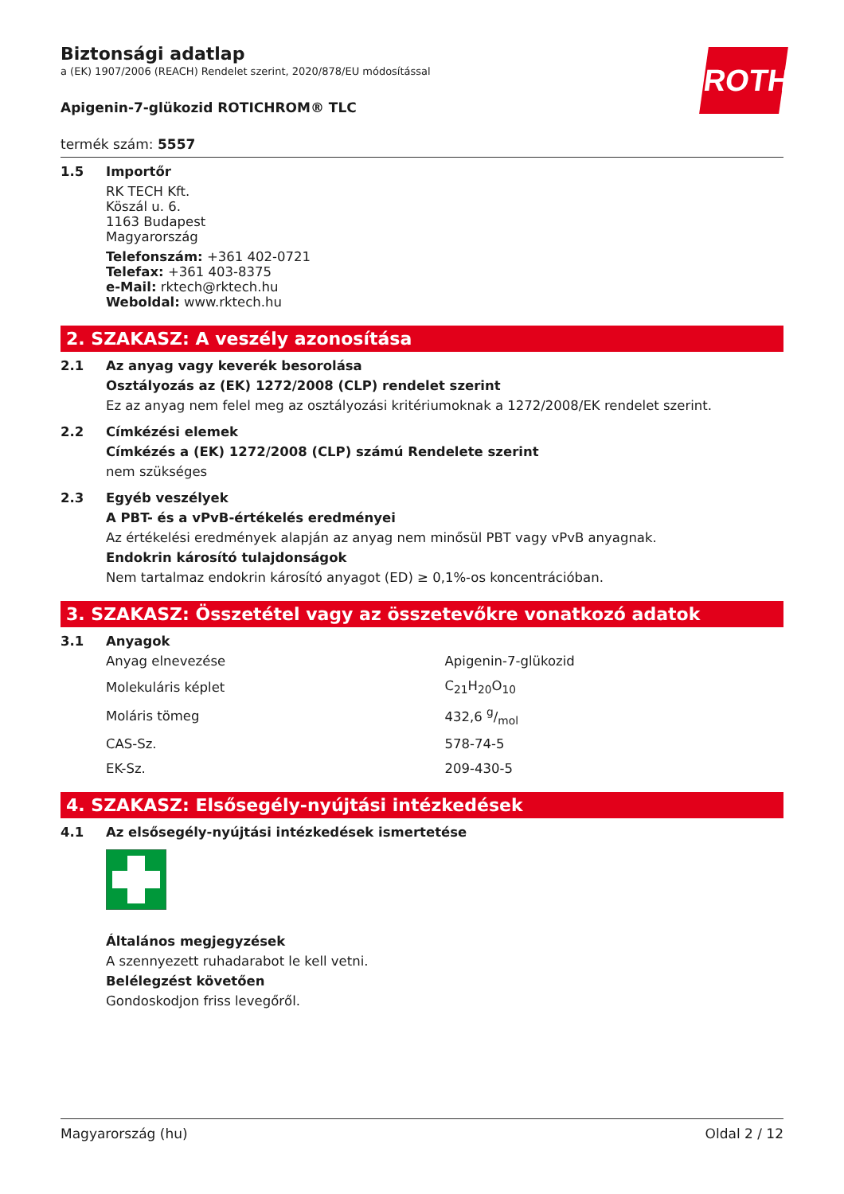ROTH
Biztonsági adatlap
a (EK) 1907/2006 (REACH) Rendelet szerint, 2020/878/EU módosítással
Apigenin-7-glükozid ROTICHROM® TLC
termék szám: 5557
1.5 Importőr
RK TECH Kft.
Köszál u. 6.
1163 Budapest
Magyarország
Telefonszám: +361 402-0721
Telefax: +361 403-8375
e-Mail: rktech@rktech.hu
Weboldal: www.rktech.hu
2. SZAKASZ: A veszély azonosítása
2.1 Az anyag vagy keverék besorolása
Osztályozás az (EK) 1272/2008 (CLP) rendelet szerint
Ez az anyag nem felel meg az osztályozási kritériumoknak a 1272/2008/EK rendelet szerint.
2.2 Címkézési elemek
Címkézés a (EK) 1272/2008 (CLP) számú Rendelete szerint
nem szükséges
2.3 Egyéb veszélyek
A PBT- és a vPvB-értékelés eredményei
Az értékelési eredmények alapján az anyag nem minősül PBT vagy vPvB anyagnak.
Endokrin károsító tulajdonságok
Nem tartalmaz endokrin károsító anyagot (ED) ≥ 0,1%-os koncentrációban.
3. SZAKASZ: Összetétel vagy az összetevőkre vonatkozó adatok
3.1 Anyagok
| Anyag elnevezése | Apigenin-7-glükozid |
| Molekuláris képlet | C<sub>21</sub>H<sub>20</sub>O<sub>10</sub> |
| Moláris tömeg | 432,6 g/mol |
| CAS-Sz. | 578-74-5 |
| EK-Sz. | 209-430-5 |
4. SZAKASZ: Elsősegély-nyújtási intézkedések
4.1 Az elsősegély-nyújtási intézkedések ismertetése
Általános megjegyzések
A szennyezett ruhadarabot le kell vetni.
Belélegzést követően
Gondoskodjon friss levegőről.
Magyarország (hu) Oldal 2 / 12